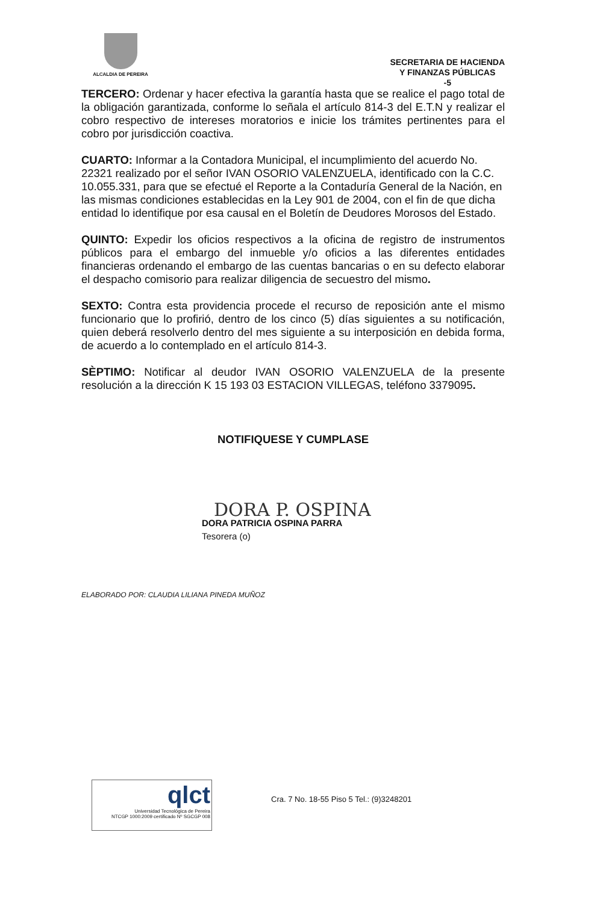ALCALDIA DE PEREIRA
SECRETARIA DE HACIENDA
Y FINANZAS PÚBLICAS
-5
TERCERO: Ordenar y hacer efectiva la garantía hasta que se realice el pago total de la obligación garantizada, conforme lo señala el artículo 814-3 del E.T.N y realizar el cobro respectivo de intereses moratorios e inicie los trámites pertinentes para el cobro por jurisdicción coactiva.
CUARTO: Informar a la Contadora Municipal, el incumplimiento del acuerdo No. 22321 realizado por el señor IVAN OSORIO VALENZUELA, identificado con la C.C. 10.055.331, para que se efectué el Reporte a la Contaduría General de la Nación, en las mismas condiciones establecidas en la Ley 901 de 2004, con el fin de que dicha entidad lo identifique por esa causal en el Boletín de Deudores Morosos del Estado.
QUINTO: Expedir los oficios respectivos a la oficina de registro de instrumentos públicos para el embargo del inmueble y/o oficios a las diferentes entidades financieras ordenando el embargo de las cuentas bancarias o en su defecto elaborar el despacho comisorio para realizar diligencia de secuestro del mismo.
SEXTO: Contra esta providencia procede el recurso de reposición ante el mismo funcionario que lo profirió, dentro de los cinco (5) días siguientes a su notificación, quien deberá resolverlo dentro del mes siguiente a su interposición en debida forma, de acuerdo a lo contemplado en el artículo 814-3.
SÈPTIMO: Notificar al deudor IVAN OSORIO VALENZUELA de la presente resolución a la dirección K 15 193 03 ESTACION VILLEGAS, teléfono 3379095.
NOTIFIQUESE Y CUMPLASE
DORA P. OSPINA
DORA PATRICIA OSPINA PARRA
Tesorera (o)
ELABORADO POR: CLAUDIA LILIANA PINEDA MUÑOZ
qlct
Universidad Tecnológica de Pereira
NTCGP 1000:2009 certificado Nº SGCGP 008
Cra. 7 No. 18-55 Piso 5 Tel.: (9)3248201